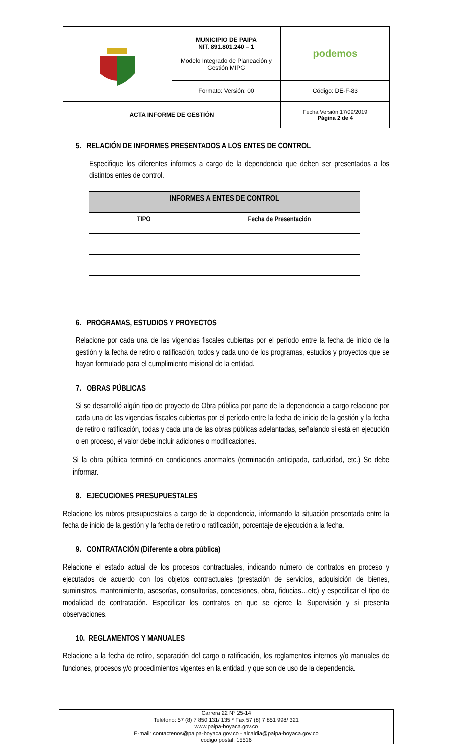| | MUNICIPIO DE PAIPA NIT. 891.801.240 – 1 Modelo Integrado de Planeación y Gestión MIPG | podemos |
| | Formato: Versión: 00 | Código: DE-F-83 |
| ACTA INFORME DE GESTIÓN | | Fecha Versión:17/09/2019 Página 2 de 4 |
5. RELACIÓN DE INFORMES PRESENTADOS A LOS ENTES DE CONTROL
Especifique los diferentes informes a cargo de la dependencia que deben ser presentados a los distintos entes de control.
| INFORMES A ENTES DE CONTROL | |
| --- | --- |
| TIPO | Fecha de Presentación |
6. PROGRAMAS, ESTUDIOS Y PROYECTOS
Relacione por cada una de las vigencias fiscales cubiertas por el período entre la fecha de inicio de la gestión y la fecha de retiro o ratificación, todos y cada uno de los programas, estudios y proyectos que se hayan formulado para el cumplimiento misional de la entidad.
7. OBRAS PÚBLICAS
Si se desarrolló algún tipo de proyecto de Obra pública por parte de la dependencia a cargo relacione por cada una de las vigencias fiscales cubiertas por el período entre la fecha de inicio de la gestión y la fecha de retiro o ratificación, todas y cada una de las obras públicas adelantadas, señalando si está en ejecución o en proceso, el valor debe incluir adiciones o modificaciones.
Si la obra pública terminó en condiciones anormales (terminación anticipada, caducidad, etc.) Se debe informar.
8. EJECUCIONES PRESUPUESTALES
Relacione los rubros presupuestales a cargo de la dependencia, informando la situación presentada entre la fecha de inicio de la gestión y la fecha de retiro o ratificación, porcentaje de ejecución a la fecha.
9. CONTRATACIÓN (Diferente a obra pública)
Relacione el estado actual de los procesos contractuales, indicando número de contratos en proceso y ejecutados de acuerdo con los objetos contractuales (prestación de servicios, adquisición de bienes, suministros, mantenimiento, asesorías, consultorías, concesiones, obra, fiducias…etc) y especificar el tipo de modalidad de contratación. Especificar los contratos en que se ejerce la Supervisión y si presenta observaciones.
10. REGLAMENTOS Y MANUALES
Relacione a la fecha de retiro, separación del cargo o ratificación, los reglamentos internos y/o manuales de funciones, procesos y/o procedimientos vigentes en la entidad, y que son de uso de la dependencia.
Carrera 22 N° 25-14
Teléfono: 57 (8) 7 850 131/ 135 * Fax 57 (8) 7 851 998/ 321
www.paipa-boyaca.gov.co
E-mail: contactenos@paipa-boyaca.gov.co - alcaldia@paipa-boyaca.gov.co
código postal: 15516